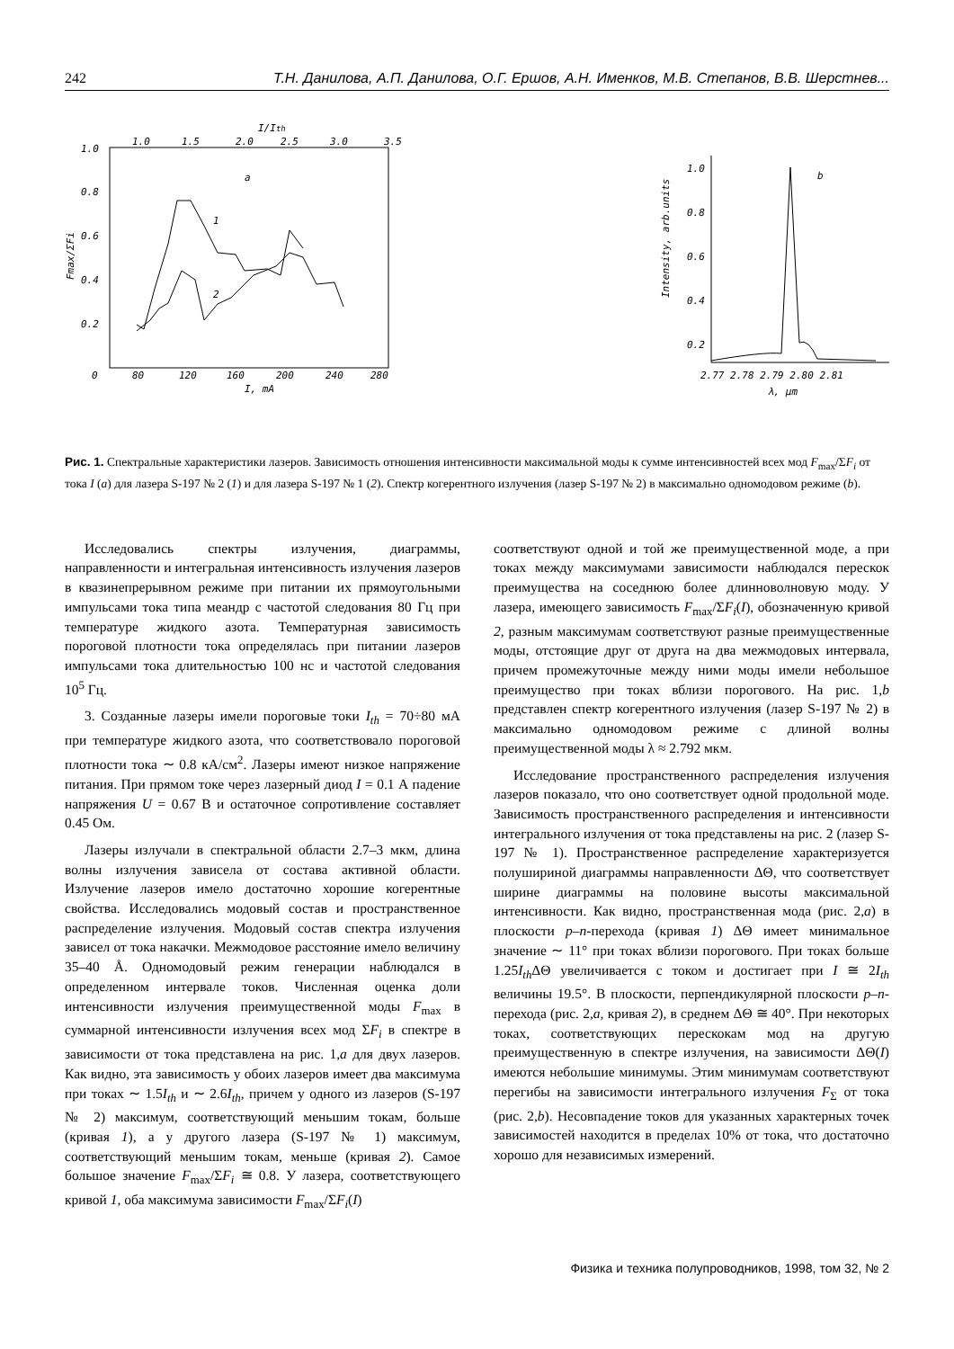242 Т.Н. Данилова, А.П. Данилова, О.Г. Ершов, А.Н. Именков, М.В. Степанов, В.В. Шерстнев...
I/Ith
1.0
1.5
2.0
2.5
3.0
3.5
1.0
0.8
0.6
0.4
0.2
0
80
120
160
200
240
280
I, mA
a
Fmax/ΣFi
1
2
1.0
0.8
0.6
0.4
0.2
Intensity, arb.units
b
2.77 2.78 2.79 2.80 2.81
λ, μm
Рис. 1. Спектральные характеристики лазеров. Зависимость отношения интенсивности максимальной моды к сумме интенсивностей всех мод F<sub>max</sub>/ΣF<sub>i</sub> от тока I (a) для лазера S-197 № 2 (1) и для лазера S-197 № 1 (2). Спектр когерентного излучения (лазер S-197 № 2) в максимально одномодовом режиме (b).
Исследовались спектры излучения, диаграммы, направленности и интегральная интенсивность излучения лазеров в квазинепрерывном режиме при питании их прямоугольными импульсами тока типа меандр с частотой следования 80 Гц при температуре жидкого азота. Температурная зависимость пороговой плотности тока определялась при питании лазеров импульсами тока длительностью 100 нс и частотой следования 10<sup>5</sup> Гц.
3. Созданные лазеры имели пороговые токи I<sub>th</sub> = 70÷80 мА при температуре жидкого азота, что соответствовало пороговой плотности тока ∼ 0.8 кА/см<sup>2</sup>. Лазеры имеют низкое напряжение питания. При прямом токе через лазерный диод I = 0.1 А падение напряжения U = 0.67 В и остаточное сопротивление составляет 0.45 Ом.
Лазеры излучали в спектральной области 2.7–3 мкм, длина волны излучения зависела от состава активной области. Излучение лазеров имело достаточно хорошие когерентные свойства. Исследовались модовый состав и пространственное распределение излучения. Модовый состав спектра излучения зависел от тока накачки. Межмодовое расстояние имело величину 35–40 Å. Одномодовый режим генерации наблюдался в определенном интервале токов. Численная оценка доли интенсивности излучения преимущественной моды F<sub>max</sub> в суммарной интенсивности излучения всех мод ΣF<sub>i</sub> в спектре в зависимости от тока представлена на рис. 1,a для двух лазеров. Как видно, эта зависимость у обоих лазеров имеет два максимума при токах ∼ 1.5I<sub>th</sub> и ∼ 2.6I<sub>th</sub>, причем у одного из лазеров (S-197 № 2) максимум, соответствующий меньшим токам, больше (кривая 1), а у другого лазера (S-197 № 1) максимум, соответствующий меньшим токам, меньше (кривая 2). Самое большое значение F<sub>max</sub>/ΣF<sub>i</sub> ≅ 0.8. У лазера, соответствующего кривой 1, оба максимума зависимости F<sub>max</sub>/ΣF<sub>i</sub>(I)
соответствуют одной и той же преимущественной моде, а при токах между максимумами зависимости наблюдался перескок преимущества на соседнюю более длинноволновую моду. У лазера, имеющего зависимость F<sub>max</sub>/ΣF<sub>i</sub>(I), обозначенную кривой 2, разным максимумам соответствуют разные преимущественные моды, отстоящие друг от друга на два межмодовых интервала, причем промежуточные между ними моды имели небольшое преимущество при токах вблизи порогового. На рис. 1,b представлен спектр когерентного излучения (лазер S-197 № 2) в максимально одномодовом режиме с длиной волны преимущественной моды λ ≈ 2.792 мкм.
Исследование пространственного распределения излучения лазеров показало, что оно соответствует одной продольной моде. Зависимость пространственного распределения и интенсивности интегрального излучения от тока представлены на рис. 2 (лазер S-197 № 1). Пространственное распределение характеризуется полушириной диаграммы направленности ΔΘ, что соответствует ширине диаграммы на половине высоты максимальной интенсивности. Как видно, пространственная мода (рис. 2,a) в плоскости p–n-перехода (кривая 1) ΔΘ имеет минимальное значение ∼ 11° при токах вблизи порогового. При токах больше 1.25I<sub>th</sub> ΔΘ увеличивается с током и достигает при I ≅ 2I<sub>th</sub> величины 19.5°. В плоскости, перпендикулярной плоскости p–n-перехода (рис. 2,a, кривая 2), в среднем ΔΘ ≅ 40°. При некоторых токах, соответствующих перескокам мод на другую преимущественную в спектре излучения, на зависимости ΔΘ(I) имеются небольшие минимумы. Этим минимумам соответствуют перегибы на зависимости интегрального излучения F<sub>Σ</sub> от тока (рис. 2,b). Несовпадение токов для указанных характерных точек зависимостей находится в пределах 10% от тока, что достаточно хорошо для независимых измерений.
Физика и техника полупроводников, 1998, том 32, № 2